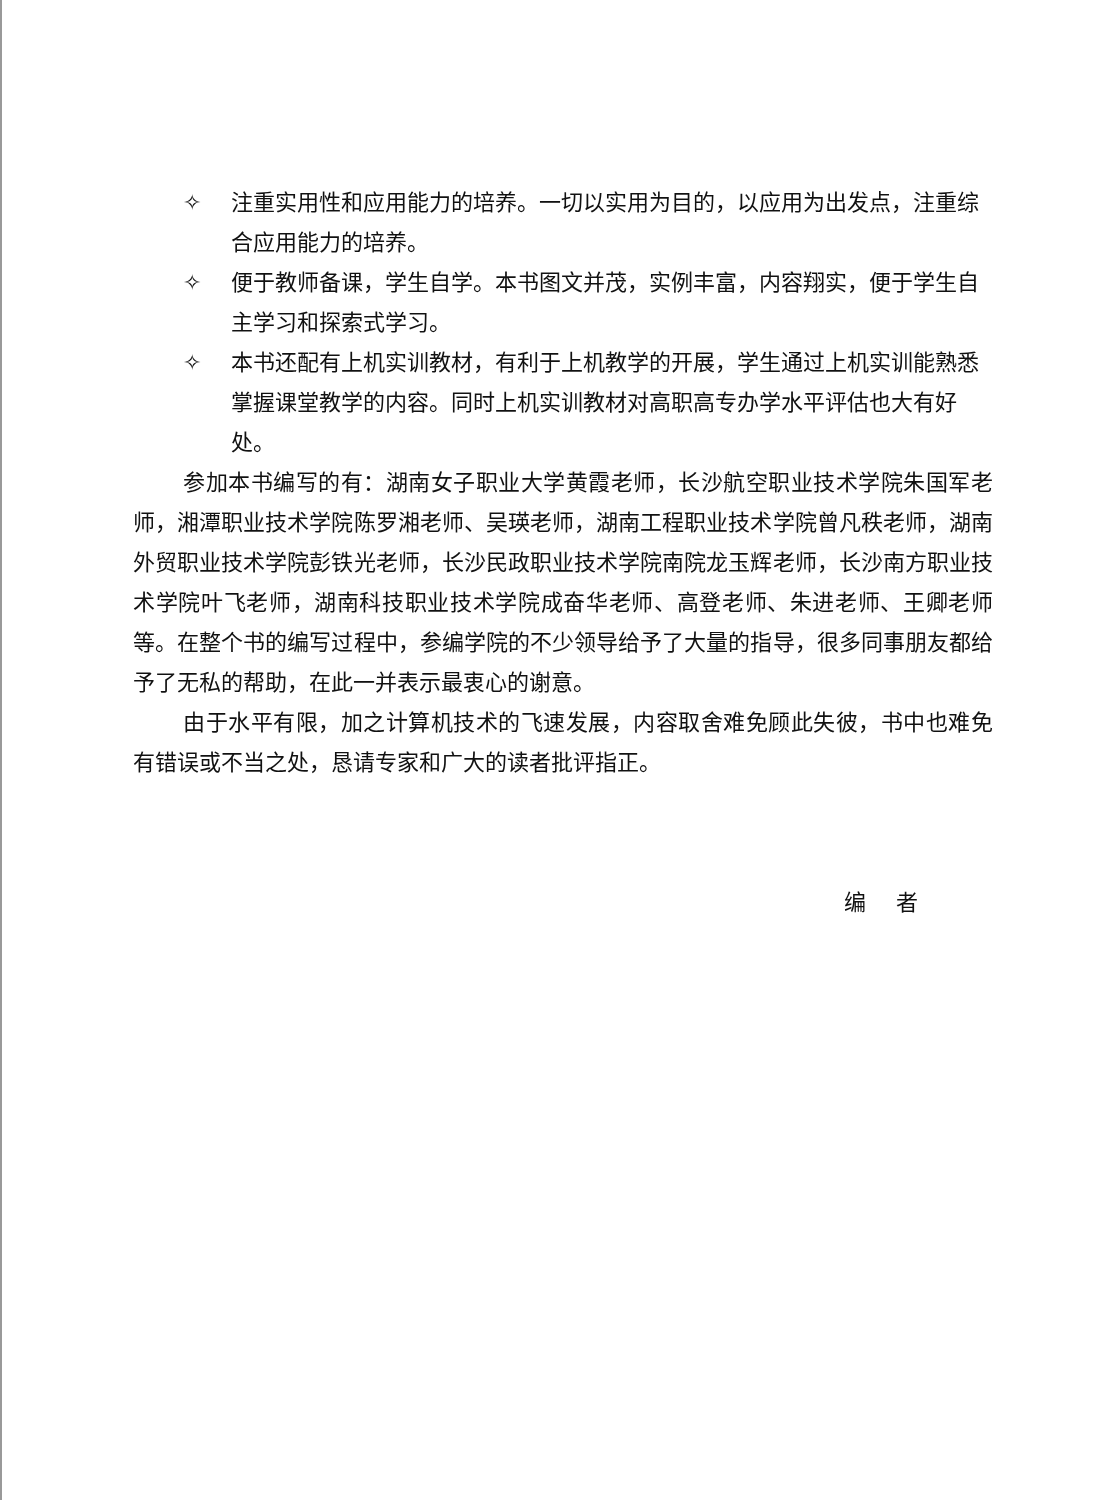✧ 注重实用性和应用能力的培养。一切以实用为目的，以应用为出发点，注重综合应用能力的培养。
✧ 便于教师备课，学生自学。本书图文并茂，实例丰富，内容翔实，便于学生自主学习和探索式学习。
✧ 本书还配有上机实训教材，有利于上机教学的开展，学生通过上机实训能熟悉掌握课堂教学的内容。同时上机实训教材对高职高专办学水平评估也大有好处。
参加本书编写的有：湖南女子职业大学黄霞老师，长沙航空职业技术学院朱国军老师，湘潭职业技术学院陈罗湘老师、吴瑛老师，湖南工程职业技术学院曾凡秩老师，湖南外贸职业技术学院彭铁光老师，长沙民政职业技术学院南院龙玉辉老师，长沙南方职业技术学院叶飞老师，湖南科技职业技术学院成奋华老师、高登老师、朱进老师、王卿老师等。在整个书的编写过程中，参编学院的不少领导给予了大量的指导，很多同事朋友都给予了无私的帮助，在此一并表示最衷心的谢意。
由于水平有限，加之计算机技术的飞速发展，内容取舍难免顾此失彼，书中也难免有错误或不当之处，恳请专家和广大的读者批评指正。
编者